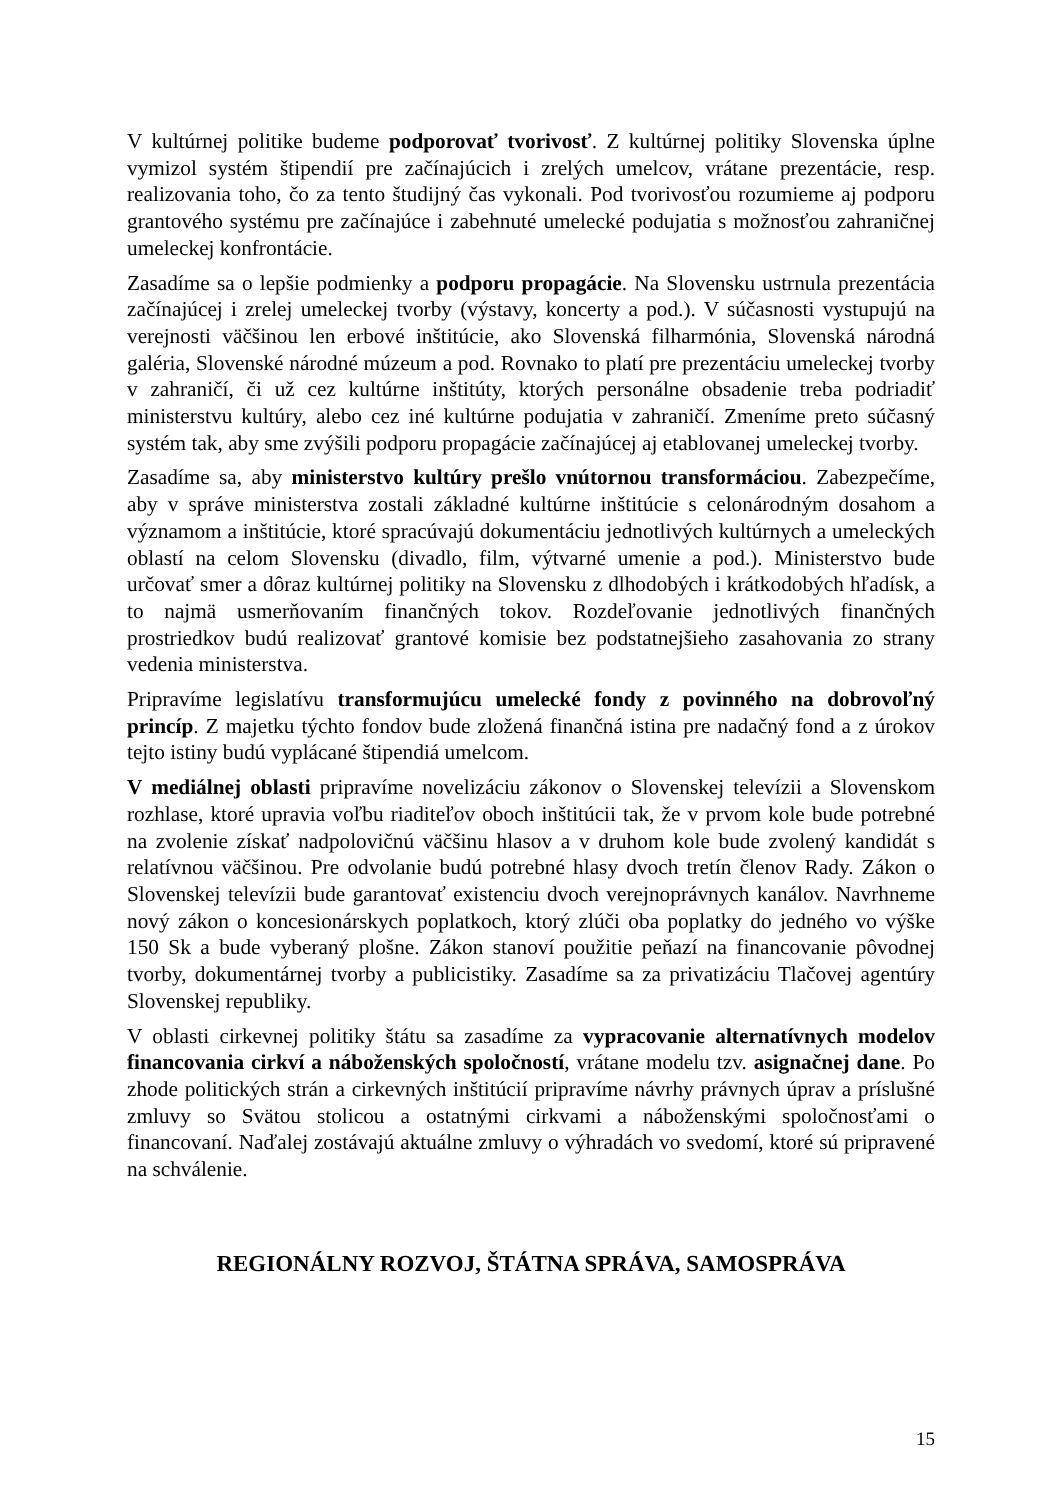V kultúrnej politike budeme podporovať tvorivosť. Z kultúrnej politiky Slovenska úplne vymizol systém štipendií pre začínajúcich i zrelých umelcov, vrátane prezentácie, resp. realizovania toho, čo za tento študijný čas vykonali. Pod tvorivosťou rozumieme aj podporu grantového systému pre začínajúce i zabehnuté umelecké podujatia s možnosťou zahraničnej umeleckej konfrontácie.
Zasadíme sa o lepšie podmienky a podporu propagácie. Na Slovensku ustrnula prezentácia začínajúcej i zrelej umeleckej tvorby (výstavy, koncerty a pod.). V súčasnosti vystupujú na verejnosti väčšinou len erbové inštitúcie, ako Slovenská filharmónia, Slovenská národná galéria, Slovenské národné múzeum a pod. Rovnako to platí pre prezentáciu umeleckej tvorby v zahraničí, či už cez kultúrne inštitúty, ktorých personálne obsadenie treba podriadiť ministerstvu kultúry, alebo cez iné kultúrne podujatia v zahraničí. Zmeníme preto súčasný systém tak, aby sme zvýšili podporu propagácie začínajúcej aj etablovanej umeleckej tvorby.
Zasadíme sa, aby ministerstvo kultúry prešlo vnútornou transformáciou. Zabezpečíme, aby v správe ministerstva zostali základné kultúrne inštitúcie s celonárodným dosahom a významom a inštitúcie, ktoré spracúvajú dokumentáciu jednotlivých kultúrnych a umeleckých oblastí na celom Slovensku (divadlo, film, výtvarné umenie a pod.). Ministerstvo bude určovať smer a dôraz kultúrnej politiky na Slovensku z dlhodobých i krátkodobých hľadísk, a to najmä usmerňovaním finančných tokov. Rozdeľovanie jednotlivých finančných prostriedkov budú realizovať grantové komisie bez podstatnejšieho zasahovania zo strany vedenia ministerstva.
Pripravíme legislatívu transformujúcu umelecké fondy z povinného na dobrovoľný princíp. Z majetku týchto fondov bude zložená finančná istina pre nadačný fond a z úrokov tejto istiny budú vyplácané štipendiá umelcom.
V mediálnej oblasti pripravíme novelizáciu zákonov o Slovenskej televízii a Slovenskom rozhlase, ktoré upravia voľbu riaditeľov oboch inštitúcii tak, že v prvom kole bude potrebné na zvolenie získať nadpolovičnú väčšinu hlasov a v druhom kole bude zvolený kandidát s relatívnou väčšinou. Pre odvolanie budú potrebné hlasy dvoch tretín členov Rady. Zákon o Slovenskej televízii bude garantovať existenciu dvoch verejnoprávnych kanálov. Navrhneme nový zákon o koncesionárskych poplatkoch, ktorý zlúči oba poplatky do jedného vo výške 150 Sk a bude vyberaný plošne. Zákon stanoví použitie peňazí na financovanie pôvodnej tvorby, dokumentárnej tvorby a publicistiky. Zasadíme sa za privatizáciu Tlačovej agentúry Slovenskej republiky.
V oblasti cirkevnej politiky štátu sa zasadíme za vypracovanie alternatívnych modelov financovania cirkví a náboženských spoločností, vrátane modelu tzv. asignačnej dane. Po zhode politických strán a cirkevných inštitúcií pripravíme návrhy právnych úprav a príslušné zmluvy so Svätou stolicou a ostatnými cirkvami a náboženskými spoločnosťami o financovaní. Naďalej zostávajú aktuálne zmluvy o výhradách vo svedomí, ktoré sú pripravené na schválenie.
REGIONÁLNY ROZVOJ, ŠTÁTNA SPRÁVA, SAMOSPRÁVA
15